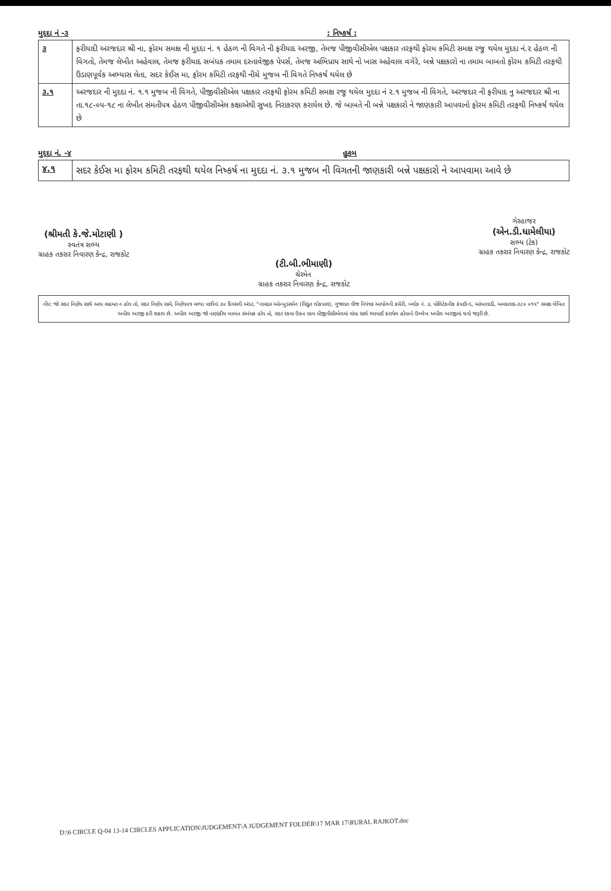મુદદા નં -૩: નિષ્કર્ષ :
| ૩ | ફરીયાદી અરજદાર શ્રી ના, ફોરમ સમક્ષ ની મુદદા નં. ૧ હેઠળ ની વિગતે ની ફરીયાદ અરજી, તેમજ પીજીવીસીએલ પક્ષકાર તરફથી ફોરમ કમિટી સમક્ષ રજુ થયેલ મુદદા નં.૨ હેઠળ ની વિગતો, તેમજ લેખીત અહેવાલ, તેમજ ફરીયાદ સબંધક તમામ દસ્તાવેજીક પેપર્સ, તેમજ અભિપ્રાય સાથે નો ખાસ અહેવાલ વગેરે, બન્ને પક્ષકારો ના તમામ બાબતો ફોરમ કમિટી તરફથી ઉંડાણપૂર્વક અભ્યાસ લેતા, સદર કેઈસ મા, ફોરમ કમિટી તરફથી નીચે મુજબ ની વિગતે નિષ્કર્ષ થયેલ છે |
| ૩.૧ | અરજદાર ની મુદદા નં. ૧.૧ મુજબ ની વિગતે, પીજીવીસીએલ પક્ષકાર તરફથી ફોરમ કમિટી સમક્ષ રજુ થયેલ મુદદા નં ૨.૧ મુજબ ની વિગતે, અરજદાર ની ફરીયાદ નુ અરજદાર શ્રી ના તા.૧૮-૦૫-૧૮ ના લેખીત સંમતીપત્ર હેઠળ પીજીવીસીએલ કક્ષાએથી સુખદ નિરાકરણ કરાયેલ છે. જે બાબતે ની બન્ને પક્ષકારો ને જાણકારી આપવાનો ફોરમ કમિટી તરફથી નિષ્કર્ષ થયેલ છે |
મુદદા નં. -૪ હુકમ
| ૪.૧ | સદર કેઈસ મા ફોરમ કમિટી તરફથી થયેલ નિષ્કર્ષ ના મુદદા નં. ૩.૧ મુજબ ની વિગતની જાણકારી બન્ને પક્ષકારો ને આપવામા આવે છે |
(શ્રીમતી કે.જે.મોટાણી )
સ્વતંત્ર સભ્ય
ગ્રાહક તકરાર નિવારણ કેન્દ્ર, રાજકોટ
(ટી.બી.ભીમાણી)
ચેરમેન
ગ્રાહક તકરાર નિવારણ કેન્દ્ર, રાજકોટ
ગેરહાજર
(એન.ડી.ધામેલીયા)
સભ્ય (ટેક)
ગ્રાહક તકરાર નિવારણ કેન્દ્ર, રાજકોટ
નોંધ: જો સદર નિર્ણય સાથે આપ સહમત ન હોવ તો, સદર નિર્ણય સામે, નિર્ણયપત્ર મળ્યા પછીનાં ૩૦ દિવસની અંદર, "નામદાર ઓમ્બુડસમેન (વિદ્યુત લોકપાલ), ગુજરાત વીજ નિયંત્રક આયોગની કચેરી, બ્લોક નં. ૩, પોલિટેકનીક કંપાઉન્ડ, આંબાવાડી, અમદાવાદ-૩૮૦ ૦૧૫" સમક્ષ લેખિત અપીલ અરજી કરી શકાય છે. અપીલ અરજી જો નાણાંકીય બાબત સંબંધક હોય તો, સદર રકમા ઉકત રકમ પીજીવીસીએલમાં વાંધા સાથે ભરપાઈ કરાયેલ હોવાનો ઉલ્લેખ અપીલ અરજીમાં થવો જરૂરી છે.
D:\6 CIRCLE Q-04 13-14 CIRCLES APPLICATION\JUDGEMENT\A JUDGEMENT FOLDER\17 MAR 17\RURAL RAJKOT.doc